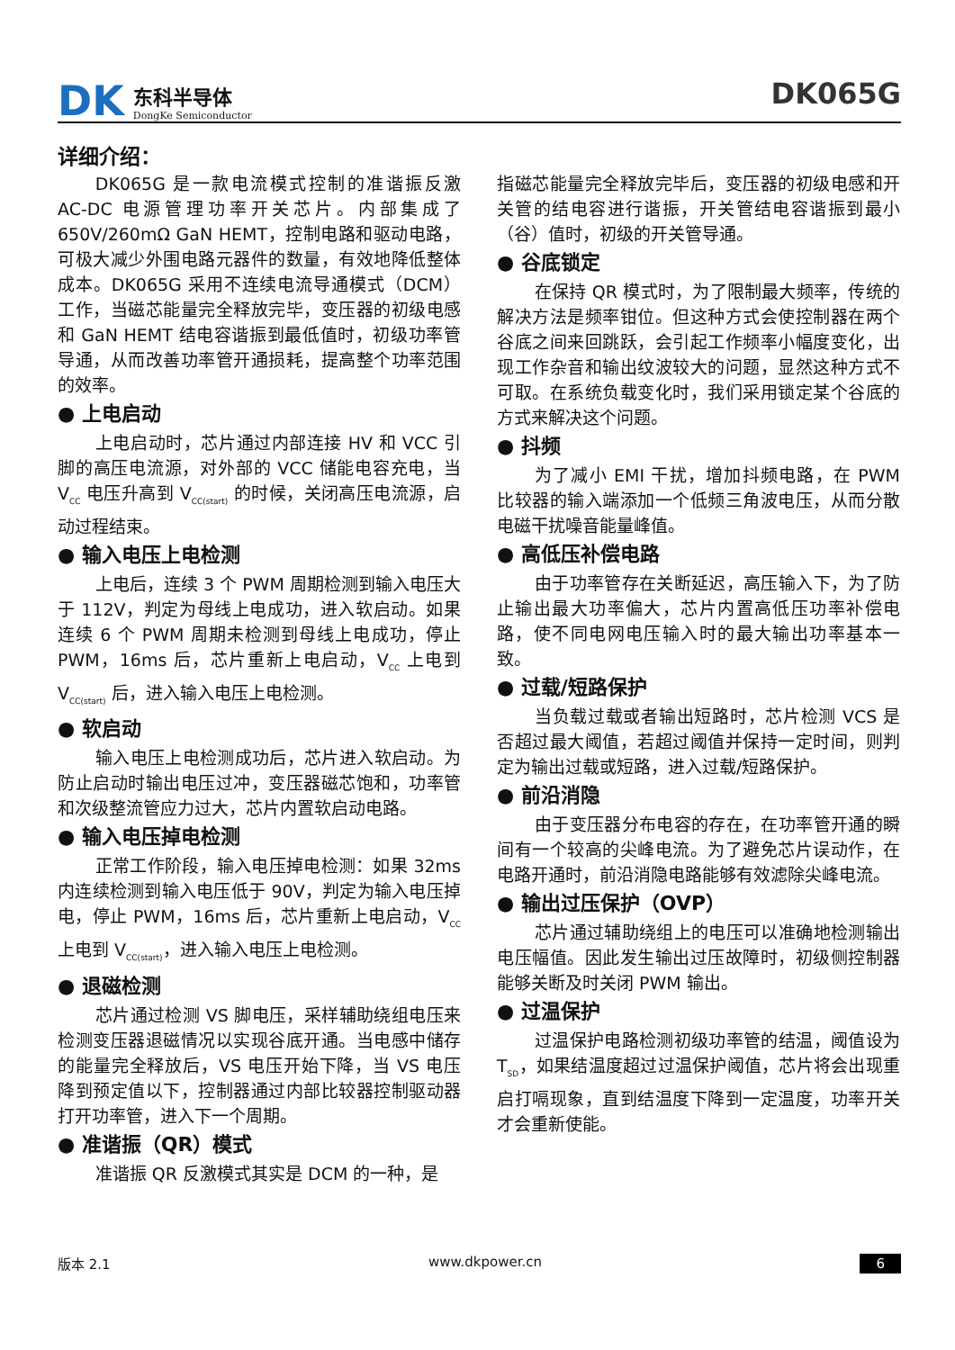DK
东科半导体
DongKe Semiconductor
DK065G
详细介绍：
DK065G 是一款电流模式控制的准谐振反激 AC-DC 电源管理功率开关芯片。内部集成了 650V/260mΩ GaN HEMT，控制电路和驱动电路，可极大减少外围电路元器件的数量，有效地降低整体成本。DK065G 采用不连续电流导通模式（DCM）工作，当磁芯能量完全释放完毕，变压器的初级电感和 GaN HEMT 结电容谐振到最低值时，初级功率管导通，从而改善功率管开通损耗，提高整个功率范围的效率。
● 上电启动
上电启动时，芯片通过内部连接 HV 和 VCC 引脚的高压电流源，对外部的 VCC 储能电容充电，当 V<sub>CC</sub> 电压升高到 V<sub>CC(start)</sub> 的时候，关闭高压电流源，启动过程结束。
● 输入电压上电检测
上电后，连续 3 个 PWM 周期检测到输入电压大于 112V，判定为母线上电成功，进入软启动。如果连续 6 个 PWM 周期未检测到母线上电成功，停止 PWM，16ms 后，芯片重新上电启动，V<sub>CC</sub> 上电到 V<sub>CC(start)</sub> 后，进入输入电压上电检测。
● 软启动
输入电压上电检测成功后，芯片进入软启动。为防止启动时输出电压过冲，变压器磁芯饱和，功率管和次级整流管应力过大，芯片内置软启动电路。
● 输入电压掉电检测
正常工作阶段，输入电压掉电检测：如果 32ms 内连续检测到输入电压低于 90V，判定为输入电压掉电，停止 PWM，16ms 后，芯片重新上电启动，V<sub>CC</sub> 上电到 V<sub>CC(start)</sub>，进入输入电压上电检测。
● 退磁检测
芯片通过检测 VS 脚电压，采样辅助绕组电压来检测变压器退磁情况以实现谷底开通。当电感中储存的能量完全释放后，VS 电压开始下降，当 VS 电压降到预定值以下，控制器通过内部比较器控制驱动器打开功率管，进入下一个周期。
● 准谐振（QR）模式
准谐振 QR 反激模式其实是 DCM 的一种，是
指磁芯能量完全释放完毕后，变压器的初级电感和开关管的结电容进行谐振，开关管结电容谐振到最小（谷）值时，初级的开关管导通。
● 谷底锁定
在保持 QR 模式时，为了限制最大频率，传统的解决方法是频率钳位。但这种方式会使控制器在两个谷底之间来回跳跃，会引起工作频率小幅度变化，出现工作杂音和输出纹波较大的问题，显然这种方式不可取。在系统负载变化时，我们采用锁定某个谷底的方式来解决这个问题。
● 抖频
为了减小 EMI 干扰，增加抖频电路，在 PWM 比较器的输入端添加一个低频三角波电压，从而分散电磁干扰噪音能量峰值。
● 高低压补偿电路
由于功率管存在关断延迟，高压输入下，为了防止输出最大功率偏大，芯片内置高低压功率补偿电路，使不同电网电压输入时的最大输出功率基本一致。
● 过载/短路保护
当负载过载或者输出短路时，芯片检测 VCS 是否超过最大阈值，若超过阈值并保持一定时间，则判定为输出过载或短路，进入过载/短路保护。
● 前沿消隐
由于变压器分布电容的存在，在功率管开通的瞬间有一个较高的尖峰电流。为了避免芯片误动作，在电路开通时，前沿消隐电路能够有效滤除尖峰电流。
● 输出过压保护（OVP）
芯片通过辅助绕组上的电压可以准确地检测输出电压幅值。因此发生输出过压故障时，初级侧控制器能够关断及时关闭 PWM 输出。
● 过温保护
过温保护电路检测初级功率管的结温，阈值设为 T<sub>SD</sub>，如果结温度超过过温保护阈值，芯片将会出现重启打嗝现象，直到结温度下降到一定温度，功率开关才会重新使能。
版本 2.1 www.dkpower.cn 6